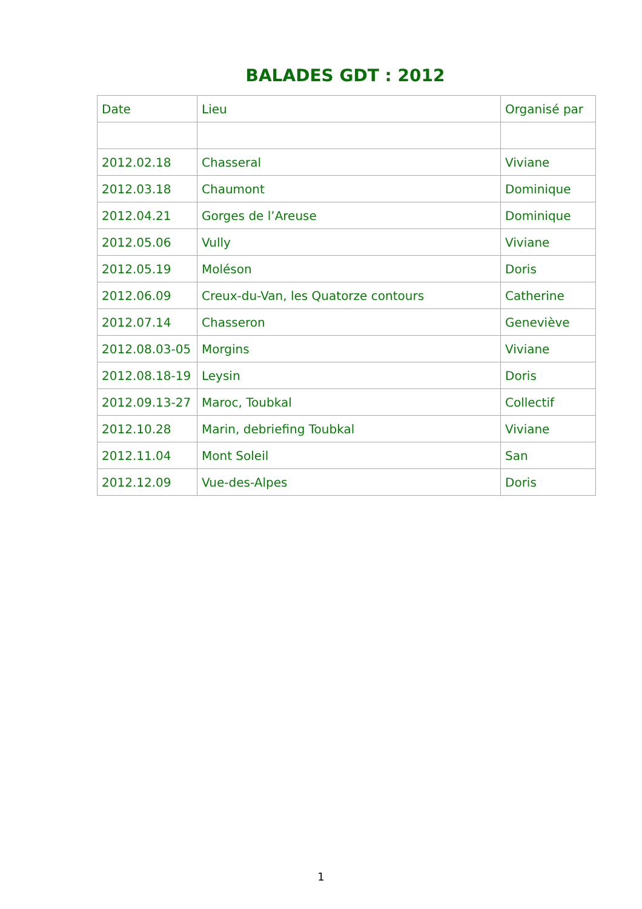BALADES GDT : 2012
| Date | Lieu | Organisé par |
| --- | --- | --- |
| 2012.02.18 | Chasseral | Viviane |
| 2012.03.18 | Chaumont | Dominique |
| 2012.04.21 | Gorges de l’Areuse | Dominique |
| 2012.05.06 | Vully | Viviane |
| 2012.05.19 | Moléson | Doris |
| 2012.06.09 | Creux-du-Van, les Quatorze contours | Catherine |
| 2012.07.14 | Chasseron | Geneviève |
| 2012.08.03-05 | Morgins | Viviane |
| 2012.08.18-19 | Leysin | Doris |
| 2012.09.13-27 | Maroc, Toubkal | Collectif |
| 2012.10.28 | Marin, debriefing Toubkal | Viviane |
| 2012.11.04 | Mont Soleil | San |
| 2012.12.09 | Vue-des-Alpes | Doris |
1